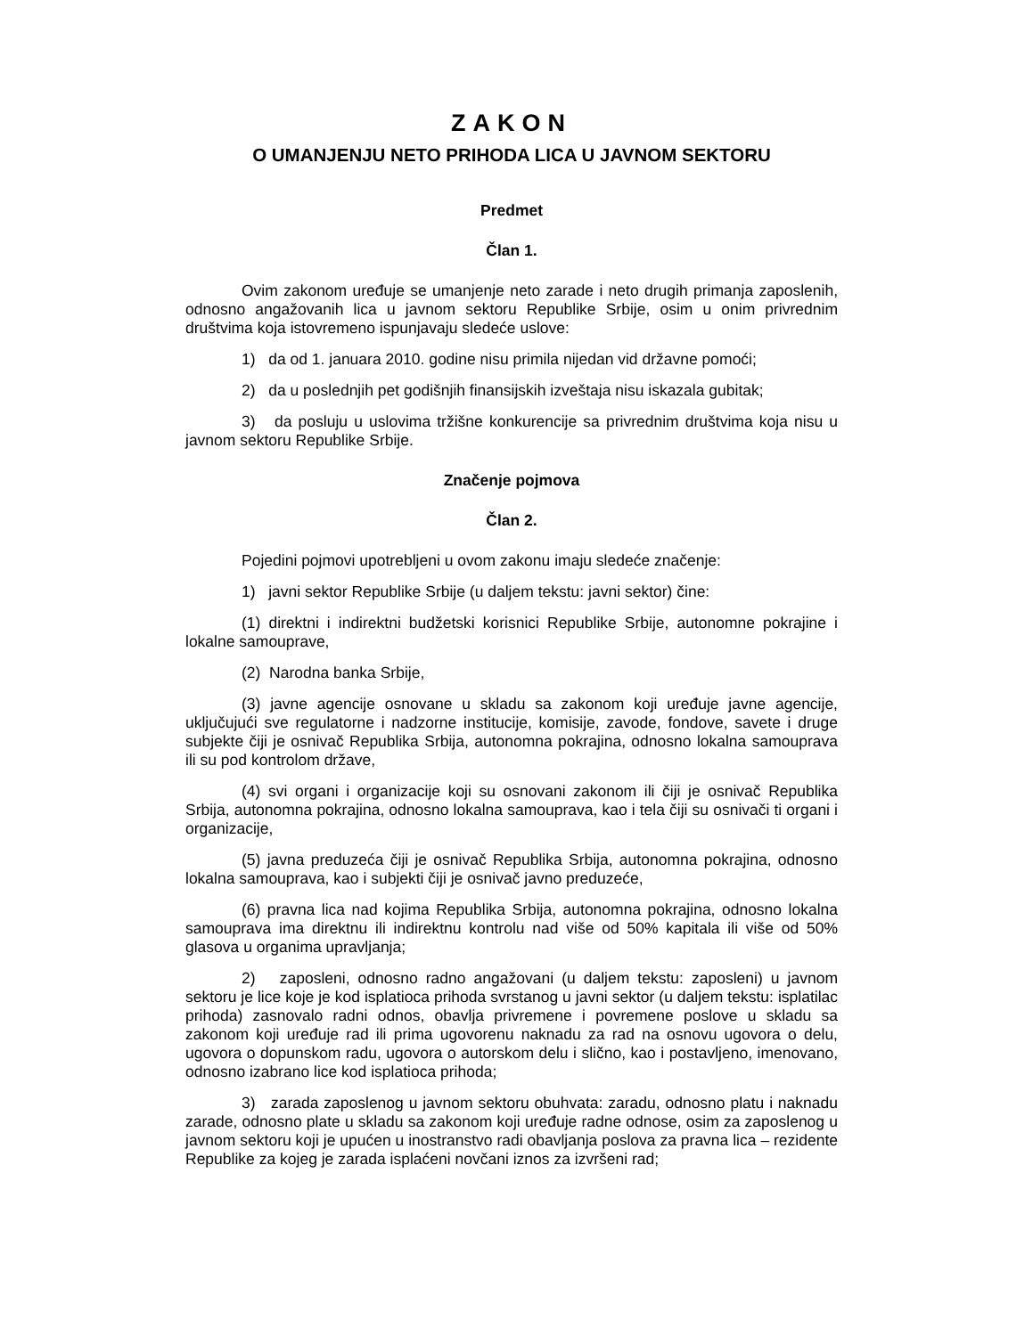ZAKON
O UMANJENJU NETO PRIHODA LICA U JAVNOM SEKTORU
Predmet
Član 1.
Ovim zakonom uređuje se umanjenje neto zarade i neto drugih primanja zaposlenih, odnosno angažovanih lica u javnom sektoru Republike Srbije, osim u onim privrednim društvima koja istovremeno ispunjavaju sledeće uslove:
1) da od 1. januara 2010. godine nisu primila nijedan vid državne pomoći;
2) da u poslednjih pet godišnjih finansijskih izveštaja nisu iskazala gubitak;
3) da posluju u uslovima tržišne konkurencije sa privrednim društvima koja nisu u javnom sektoru Republike Srbije.
Značenje pojmova
Član 2.
Pojedini pojmovi upotrebljeni u ovom zakonu imaju sledeće značenje:
1) javni sektor Republike Srbije (u daljem tekstu: javni sektor) čine:
(1) direktni i indirektni budžetski korisnici Republike Srbije, autonomne pokrajine i lokalne samouprave,
(2) Narodna banka Srbije,
(3) javne agencije osnovane u skladu sa zakonom koji uređuje javne agencije, uključujući sve regulatorne i nadzorne institucije, komisije, zavode, fondove, savete i druge subjekte čiji je osnivač Republika Srbija, autonomna pokrajina, odnosno lokalna samouprava ili su pod kontrolom države,
(4) svi organi i organizacije koji su osnovani zakonom ili čiji je osnivač Republika Srbija, autonomna pokrajina, odnosno lokalna samouprava, kao i tela čiji su osnivači ti organi i organizacije,
(5) javna preduzeća čiji je osnivač Republika Srbija, autonomna pokrajina, odnosno lokalna samouprava, kao i subjekti čiji je osnivač javno preduzeće,
(6) pravna lica nad kojima Republika Srbija, autonomna pokrajina, odnosno lokalna samouprava ima direktnu ili indirektnu kontrolu nad više od 50% kapitala ili više od 50% glasova u organima upravljanja;
2) zaposleni, odnosno radno angažovani (u daljem tekstu: zaposleni) u javnom sektoru je lice koje je kod isplatioca prihoda svrstanog u javni sektor (u daljem tekstu: isplatilac prihoda) zasnovalo radni odnos, obavlja privremene i povremene poslove u skladu sa zakonom koji uređuje rad ili prima ugovorenu naknadu za rad na osnovu ugovora o delu, ugovora o dopunskom radu, ugovora o autorskom delu i slično, kao i postavljeno, imenovano, odnosno izabrano lice kod isplatioca prihoda;
3) zarada zaposlenog u javnom sektoru obuhvata: zaradu, odnosno platu i naknadu zarade, odnosno plate u skladu sa zakonom koji uređuje radne odnose, osim za zaposlenog u javnom sektoru koji je upućen u inostranstvo radi obavljanja poslova za pravna lica – rezidente Republike za kojeg je zarada isplaćeni novčani iznos za izvršeni rad;